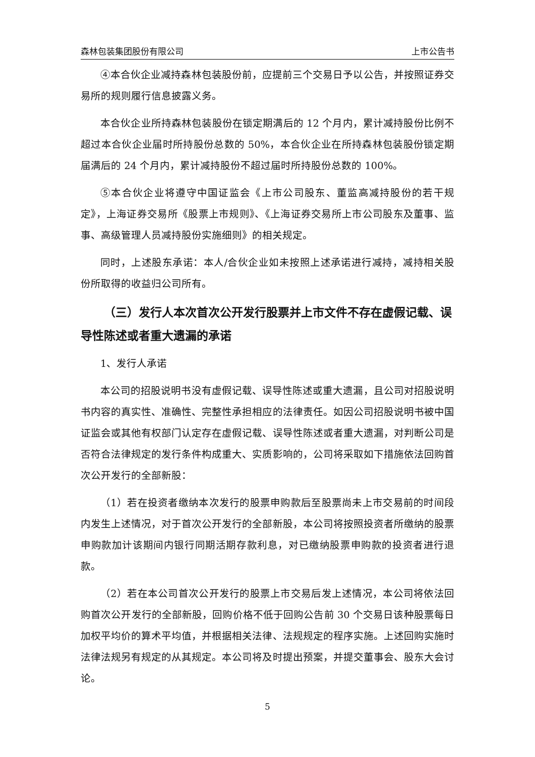森林包装集团股份有限公司 上市公告书
④本合伙企业减持森林包装股份前，应提前三个交易日予以公告，并按照证券交易所的规则履行信息披露义务。
本合伙企业所持森林包装股份在锁定期满后的 12 个月内，累计减持股份比例不超过本合伙企业届时所持股份总数的 50%，本合伙企业在所持森林包装股份锁定期届满后的 24 个月内，累计减持股份不超过届时所持股份总数的 100%。
⑤本合伙企业将遵守中国证监会《上市公司股东、董监高减持股份的若干规定》，上海证券交易所《股票上市规则》、《上海证券交易所上市公司股东及董事、监事、高级管理人员减持股份实施细则》的相关规定。
同时，上述股东承诺：本人/合伙企业如未按照上述承诺进行减持，减持相关股份所取得的收益归公司所有。
（三）发行人本次首次公开发行股票并上市文件不存在虚假记载、误导性陈述或者重大遗漏的承诺
1、发行人承诺
本公司的招股说明书没有虚假记载、误导性陈述或重大遗漏，且公司对招股说明书内容的真实性、准确性、完整性承担相应的法律责任。如因公司招股说明书被中国证监会或其他有权部门认定存在虚假记载、误导性陈述或者重大遗漏，对判断公司是否符合法律规定的发行条件构成重大、实质影响的，公司将采取如下措施依法回购首次公开发行的全部新股：
（1）若在投资者缴纳本次发行的股票申购款后至股票尚未上市交易前的时间段内发生上述情况，对于首次公开发行的全部新股，本公司将按照投资者所缴纳的股票申购款加计该期间内银行同期活期存款利息，对已缴纳股票申购款的投资者进行退款。
（2）若在本公司首次公开发行的股票上市交易后发上述情况，本公司将依法回购首次公开发行的全部新股，回购价格不低于回购公告前 30 个交易日该种股票每日加权平均价的算术平均值，并根据相关法律、法规规定的程序实施。上述回购实施时法律法规另有规定的从其规定。本公司将及时提出预案，并提交董事会、股东大会讨论。
5